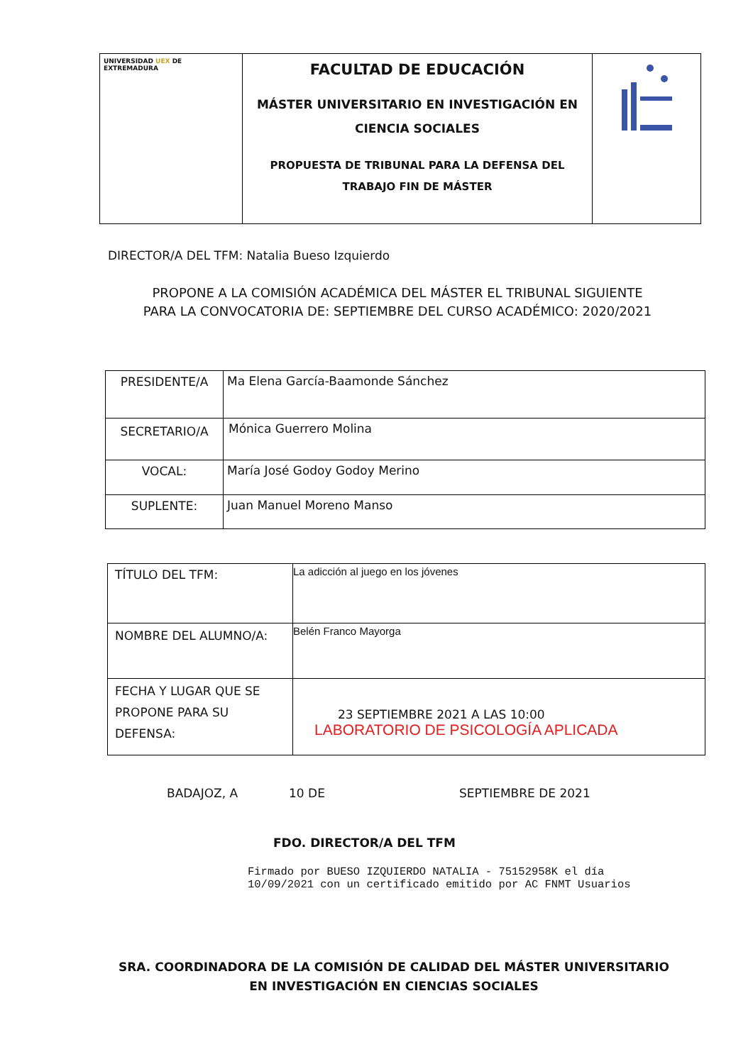| UNIVERSIDAD UEX DE EXTREMADURA | FACULTAD DE EDUCACIÓN MÁSTER UNIVERSITARIO EN INVESTIGACIÓN EN CIENCIA SOCIALES PROPUESTA DE TRIBUNAL PARA LA DEFENSA DEL TRABAJO FIN DE MÁSTER | |
DIRECTOR/A DEL TFM: Natalia Bueso Izquierdo
PROPONE A LA COMISIÓN ACADÉMICA DEL MÁSTER EL TRIBUNAL SIGUIENTE PARA LA CONVOCATORIA DE: SEPTIEMBRE DEL CURSO ACADÉMICO: 2020/2021
| PRESIDENTE/A | Ma Elena García-Baamonde Sánchez |
| SECRETARIO/A | Mónica Guerrero Molina |
| VOCAL: | María José Godoy Godoy Merino |
| SUPLENTE: | Juan Manuel Moreno Manso |
| TÍTULO DEL TFM: | La adicción al juego en los jóvenes |
| NOMBRE DEL ALUMNO/A: | Belén Franco Mayorga |
| FECHA Y LUGAR QUE SE PROPONE PARA SU DEFENSA: | 23 SEPTIEMBRE 2021 A LAS 10:00 LABORATORIO DE PSICOLOGÍA APLICADA |
BADAJOZ, A 10 DE SEPTIEMBRE DE 2021
FDO. DIRECTOR/A DEL TFM
Firmado por BUESO IZQUIERDO NATALIA - 75152958K el día
10/09/2021 con un certificado emitido por AC FNMT Usuarios
SRA. COORDINADORA DE LA COMISIÓN DE CALIDAD DEL MÁSTER UNIVERSITARIO EN INVESTIGACIÓN EN CIENCIAS SOCIALES